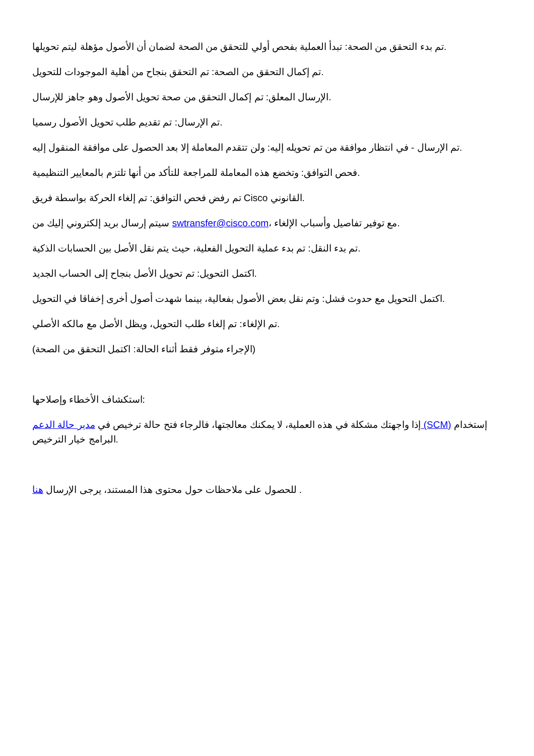تم بدء التحقق من الصحة: تبدأ العملية بفحص أولي للتحقق من الصحة لضمان أن الأصول مؤهلة ليتم تحويلها.
تم إكمال التحقق من الصحة: تم التحقق بنجاح من أهلية الموجودات للتحويل.
الإرسال المعلق: تم إكمال التحقق من صحة تحويل الأصول وهو جاهز للإرسال.
تم الإرسال: تم تقديم طلب تحويل الأصول رسميا.
تم الإرسال - في انتظار موافقة من تم تحويله إليه: ولن تتقدم المعاملة إلا بعد الحصول على موافقة المنقول إليه.
فحص التوافق: وتخضع هذه المعاملة للمراجعة للتأكد من أنها تلتزم بالمعايير التنظيمية.
تم رفض فحص التوافق: تم إلغاء الحركة بواسطة فريق Cisco القانوني.
سيتم إرسال بريد إلكتروني إليك من swtransfer@cisco.com، مع توفير تفاصيل وأسباب الإلغاء.
تم بدء النقل: تم بدء عملية التحويل الفعلية، حيث يتم نقل الأصل بين الحسابات الذكية.
اكتمل التحويل: تم تحويل الأصل بنجاح إلى الحساب الجديد.
اكتمل التحويل مع حدوث فشل: وتم نقل بعض الأصول بفعالية، بينما شهدت أصول أخرى إخفاقا في التحويل.
تم الإلغاء: تم إلغاء طلب التحويل، ويظل الأصل مع مالكه الأصلي.
(الإجراء متوفر فقط أثناء الحالة: اكتمل التحقق من الصحة)
استكشاف الأخطاء وإصلاحها:
إذا واجهتك مشكلة في هذه العملية، لا يمكنك معالجتها، فالرجاء فتح حالة ترخيص في مدير حالة الدعم (SCM) إستخدام البرامج خيار الترخيص.
للحصول على ملاحظات حول محتوى هذا المستند، يرجى الإرسال هنا .